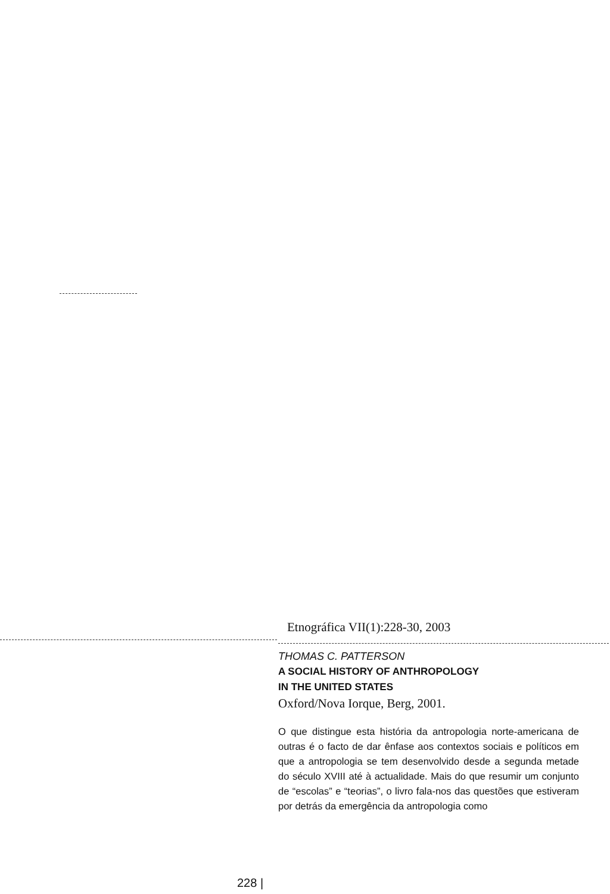Etnográfica VII(1):228-30, 2003
THOMAS C. PATTERSON
A SOCIAL HISTORY OF ANTHROPOLOGY
IN THE UNITED STATES
Oxford/Nova Iorque, Berg, 2001.
O que distingue esta história da antropologia norte-americana de outras é o facto de dar ênfase aos contextos sociais e políticos em que a antropologia se tem desenvolvido desde a segunda metade do século XVIII até à actualidade. Mais do que resumir um conjunto de “escolas” e “teorias”, o livro fala-nos das questões que estiveram por detrás da emergência da antropologia como
228 |